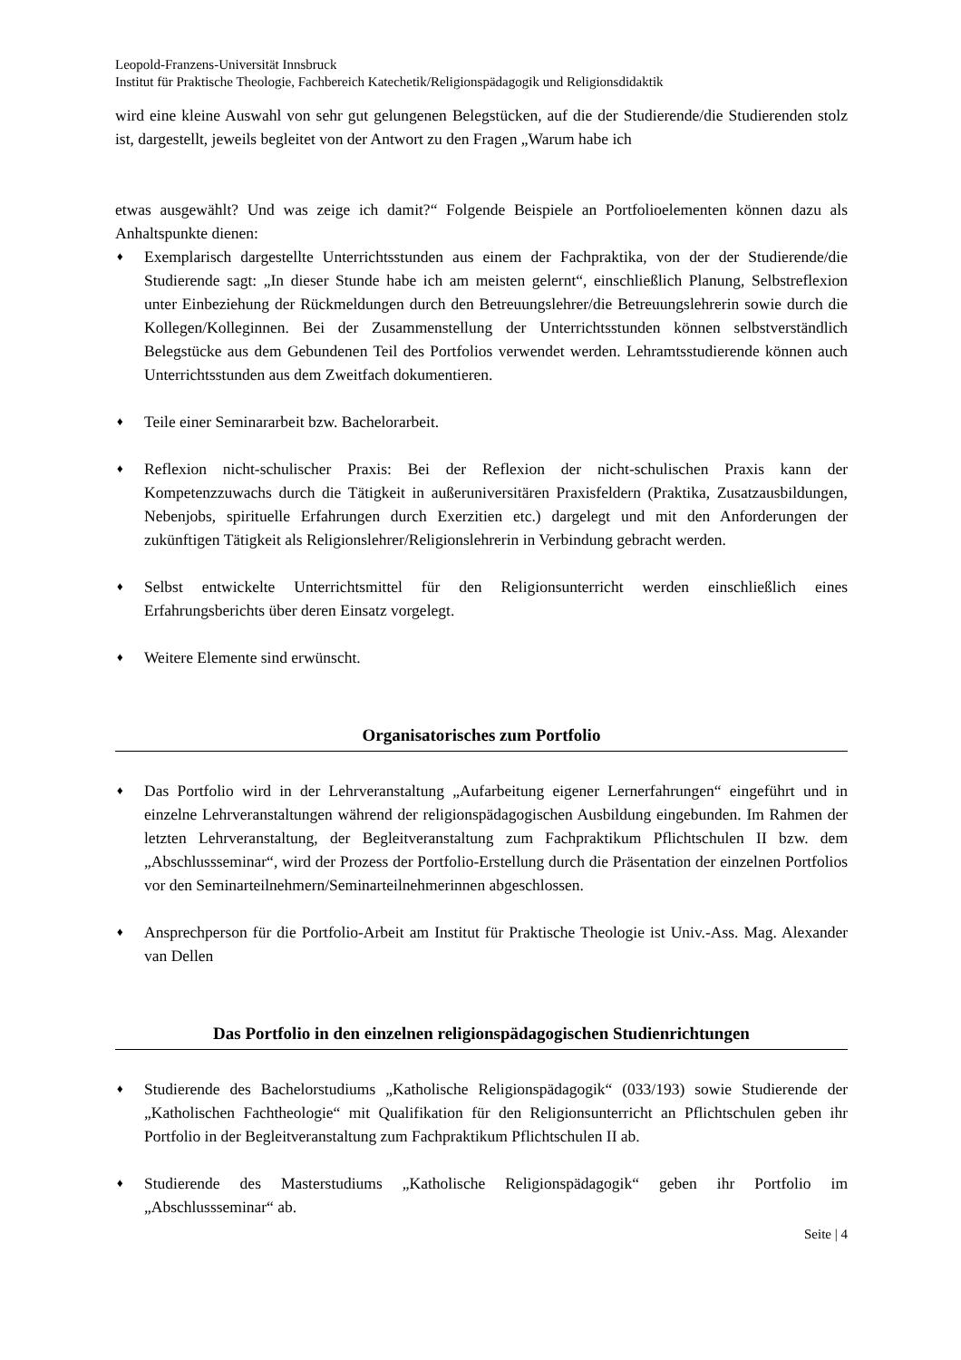Leopold-Franzens-Universität Innsbruck
Institut für Praktische Theologie, Fachbereich Katechetik/Religionspädagogik und Religionsdidaktik
wird eine kleine Auswahl von sehr gut gelungenen Belegstücken, auf die der Studierende/die Studierenden stolz ist, dargestellt, jeweils begleitet von der Antwort zu den Fragen „Warum habe ich
etwas ausgewählt? Und was zeige ich damit?“ Folgende Beispiele an Portfolioelementen können dazu als Anhaltspunkte dienen:
♦ Exemplarisch dargestellte Unterrichtsstunden aus einem der Fachpraktika, von der der Studierende/die Studierende sagt: „In dieser Stunde habe ich am meisten gelernt“, einschließlich Planung, Selbstreflexion unter Einbeziehung der Rückmeldungen durch den Betreuungslehrer/die Betreuungslehrerin sowie durch die Kollegen/Kolleginnen. Bei der Zusammenstellung der Unterrichtsstunden können selbstverständlich Belegstücke aus dem Gebundenen Teil des Portfolios verwendet werden. Lehramtsstudierende können auch Unterrichtsstunden aus dem Zweitfach dokumentieren.
♦ Teile einer Seminararbeit bzw. Bachelorarbeit.
♦ Reflexion nicht-schulischer Praxis: Bei der Reflexion der nicht-schulischen Praxis kann der Kompetenzzuwachs durch die Tätigkeit in außeruniversitären Praxisfeldern (Praktika, Zusatzausbildungen, Nebenjobs, spirituelle Erfahrungen durch Exerzitien etc.) dargelegt und mit den Anforderungen der zukünftigen Tätigkeit als Religionslehrer/Religionslehrerin in Verbindung gebracht werden.
♦ Selbst entwickelte Unterrichtsmittel für den Religionsunterricht werden einschließlich eines Erfahrungsberichts über deren Einsatz vorgelegt.
♦ Weitere Elemente sind erwünscht.
Organisatorisches zum Portfolio
♦ Das Portfolio wird in der Lehrveranstaltung „Aufarbeitung eigener Lernerfahrungen“ eingeführt und in einzelne Lehrveranstaltungen während der religionspädagogischen Ausbildung eingebunden. Im Rahmen der letzten Lehrveranstaltung, der Begleitveranstaltung zum Fachpraktikum Pflichtschulen II bzw. dem „Abschlussseminar“, wird der Prozess der Portfolio-Erstellung durch die Präsentation der einzelnen Portfolios vor den Seminarteilnehmern/Seminarteilnehmerinnen abgeschlossen.
♦ Ansprechperson für die Portfolio-Arbeit am Institut für Praktische Theologie ist Univ.-Ass. Mag. Alexander van Dellen
Das Portfolio in den einzelnen religionspädagogischen Studienrichtungen
♦ Studierende des Bachelorstudiums „Katholische Religionspädagogik“ (033/193) sowie Studierende der „Katholischen Fachtheologie“ mit Qualifikation für den Religionsunterricht an Pflichtschulen geben ihr Portfolio in der Begleitveranstaltung zum Fachpraktikum Pflichtschulen II ab.
♦ Studierende des Masterstudiums „Katholische Religionspädagogik“ geben ihr Portfolio im „Abschlussseminar“ ab.
Seite | 4